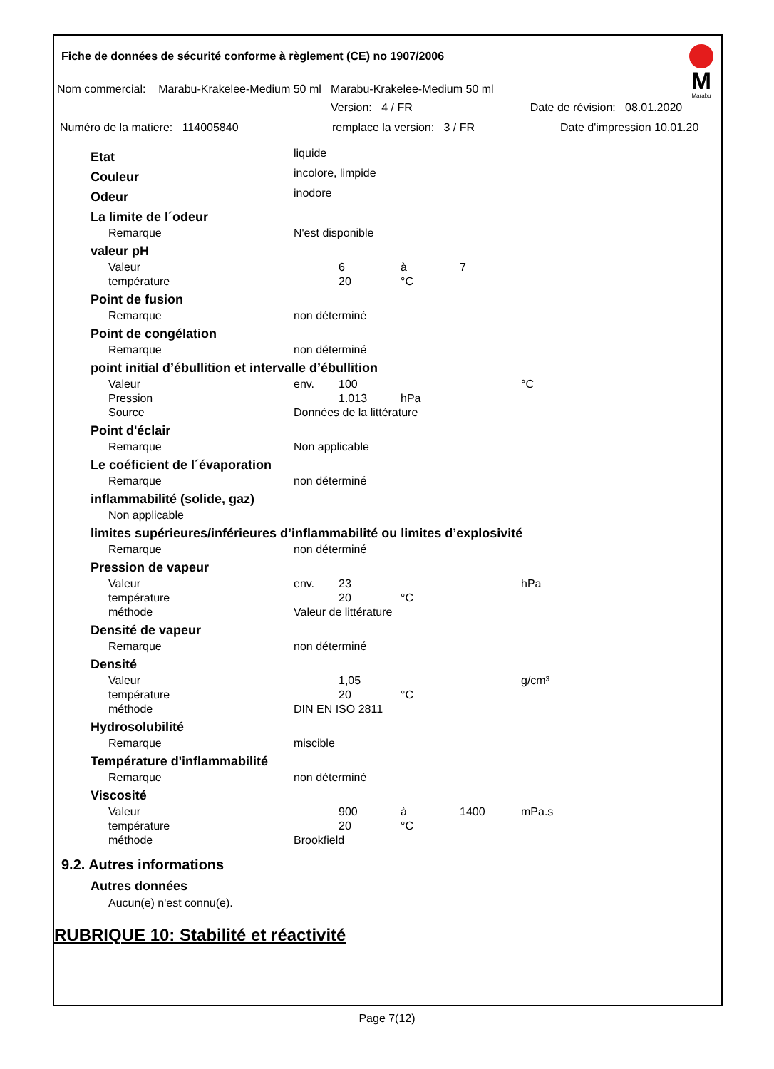Fiche de données de sécurité conforme à règlement (CE) no 1907/2006
Nom commercial: Marabu-Krakelee-Medium 50 ml Marabu-Krakelee-Medium 50 ml
Version: 4 / FR Date de révision: 08.01.2020
Numéro de la matiere: 114005840 remplace la version: 3 / FR Date d'impression 10.01.20
M
Marabu
| Etat | liquide | | | | |
| Couleur | incolore, limpide | | | | |
| Odeur | inodore | | | | |
| La limite de l´odeur | | | | | |
| Remarque | N'est disponible | | | | |
| valeur pH | | | | | |
| Valeur | | 6 | à | 7 | |
| température | | 20 | °C | | |
| Point de fusion | | | | | |
| Remarque | non déterminé | | | | |
| Point de congélation | | | | | |
| Remarque | non déterminé | | | | |
| point initial d’ébullition et intervalle d’ébullition | | | | | |
| Valeur | env. | 100 | | | °C |
| Pression | | 1.013 | hPa | | |
| Source | Données de la littérature | | | | |
| Point d'éclair | | | | | |
| Remarque | Non applicable | | | | |
| Le coéficient de l´évaporation | | | | | |
| Remarque | non déterminé | | | | |
| inflammabilité (solide, gaz) | | | | | |
| Non applicable | | | | | |
| limites supérieures/inférieures d’inflammabilité ou limites d’explosivité | | | | | |
| Remarque | non déterminé | | | | |
| Pression de vapeur | | | | | |
| Valeur | env. | 23 | | | hPa |
| température | | 20 | °C | | |
| méthode | Valeur de littérature | | | | |
| Densité de vapeur | | | | | |
| Remarque | non déterminé | | | | |
| Densité | | | | | |
| Valeur | | 1,05 | | | g/cm³ |
| température | | 20 | °C | | |
| méthode | DIN EN ISO 2811 | | | | |
| Hydrosolubilité | | | | | |
| Remarque | miscible | | | | |
| Température d'inflammabilité | | | | | |
| Remarque | non déterminé | | | | |
| Viscosité | | | | | |
| Valeur | | 900 | à | 1400 | mPa.s |
| température | | 20 | °C | | |
| méthode | Brookfield | | | | |
9.2. Autres informations
Autres données
Aucun(e) n'est connu(e).
RUBRIQUE 10: Stabilité et réactivité
Page 7(12)